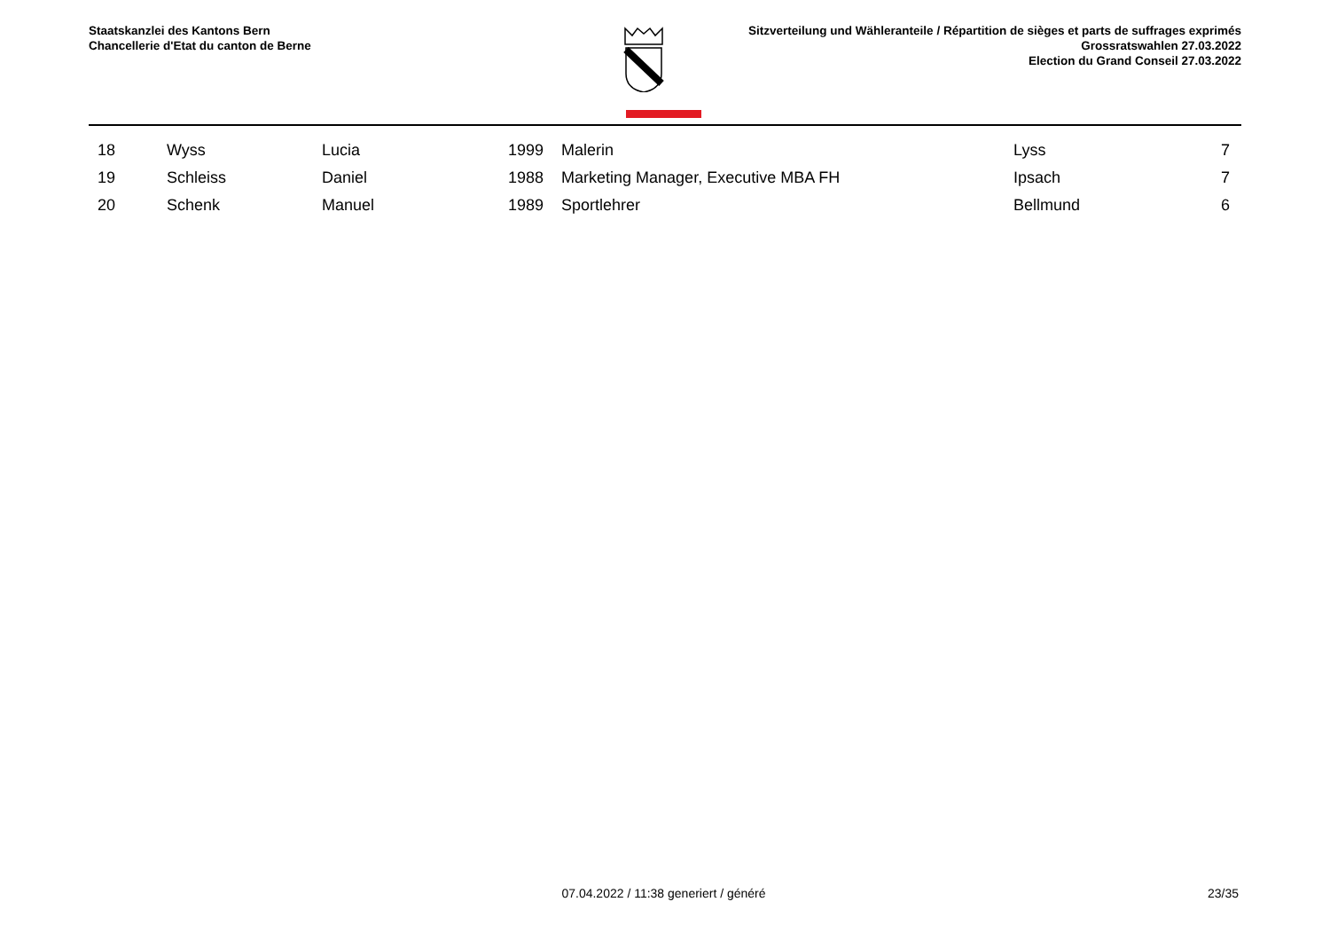Staatskanzlei des Kantons Bern
Chancellerie d'Etat du canton de Berne
Sitzverteilung und Wähleranteile / Répartition de sièges et parts de suffrages exprimés
Grossratswahlen 27.03.2022
Election du Grand Conseil 27.03.2022
| 18 | Wyss | Lucia | 1999 | Malerin | Lyss | 7 |
| 19 | Schleiss | Daniel | 1988 | Marketing Manager, Executive MBA FH | Ipsach | 7 |
| 20 | Schenk | Manuel | 1989 | Sportlehrer | Bellmund | 6 |
07.04.2022 / 11:38 generiert / généré
23/35